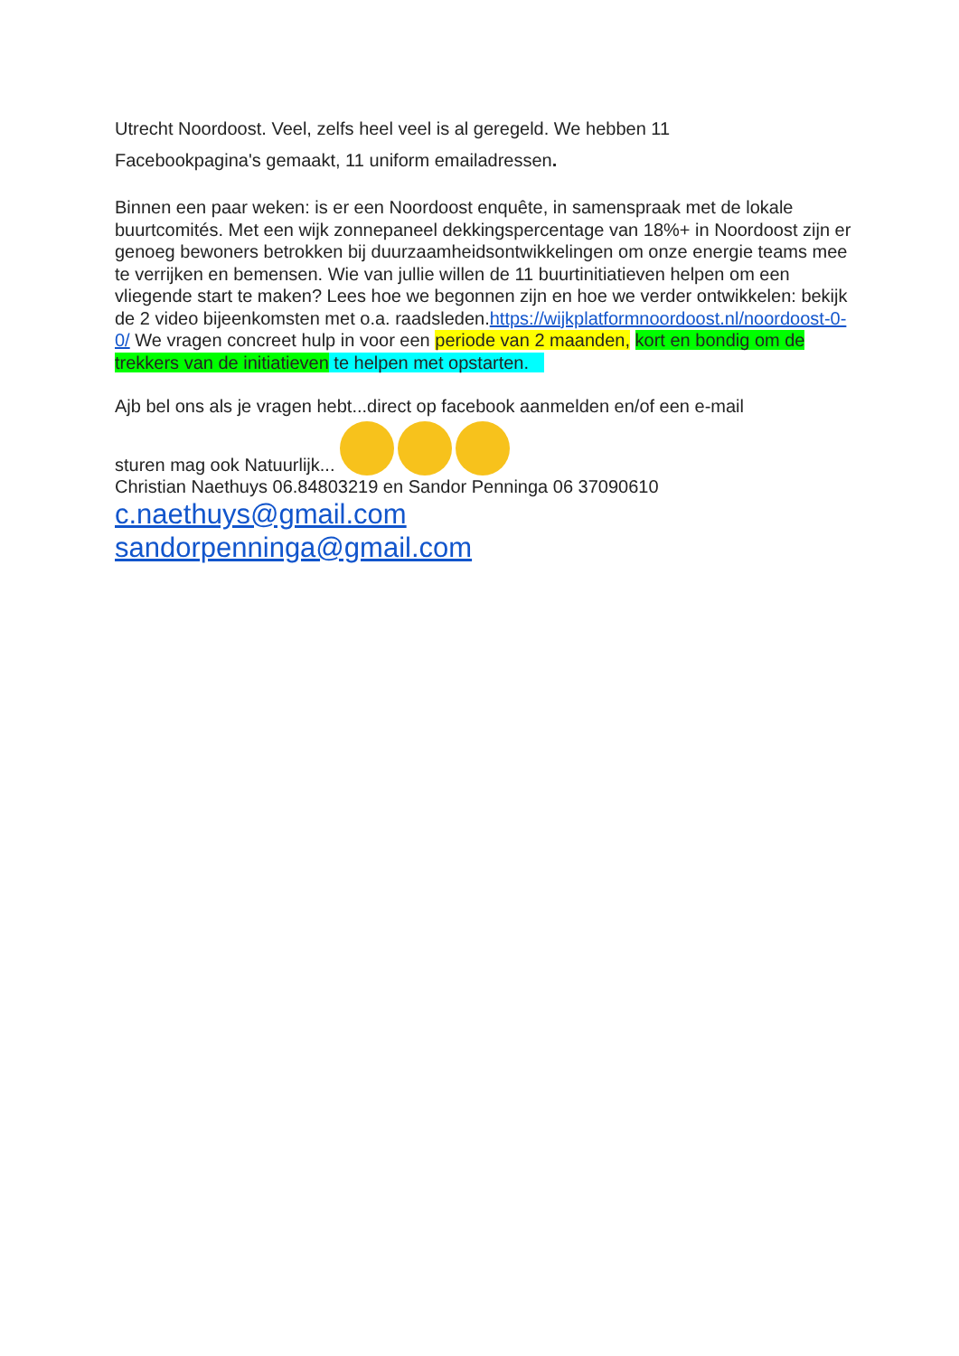Utrecht Noordoost. Veel, zelfs heel veel is al geregeld. We hebben 11
Facebookpagina's gemaakt, 11 uniform emailadressen.
Binnen een paar weken: is er een Noordoost enquête, in samenspraak met de lokale buurtcomités. Met een wijk zonnepaneel dekkingspercentage van 18%+ in Noordoost zijn er genoeg bewoners betrokken bij duurzaamheidsontwikkelingen om onze energie teams mee te verrijken en bemensen. Wie van jullie willen de 11 buurtinitiatieven helpen om een vliegende start te maken? Lees hoe we begonnen zijn en hoe we verder ontwikkelen: bekijk de 2 video bijeenkomsten met o.a. raadsleden.https://wijkplatformnoordoost.nl/noordoost-0-0/ We vragen concreet hulp in voor een periode van 2 maanden, kort en bondig om de trekkers van de initiatieven te helpen met opstarten.
Ajb bel ons als je vragen hebt...direct op facebook aanmelden en/of een e-mail
sturen mag ook Natuurlijk...
Christian Naethuys 06.84803219 en Sandor Penninga 06 37090610
c.naethuys@gmail.com
sandorpenninga@gmail.com